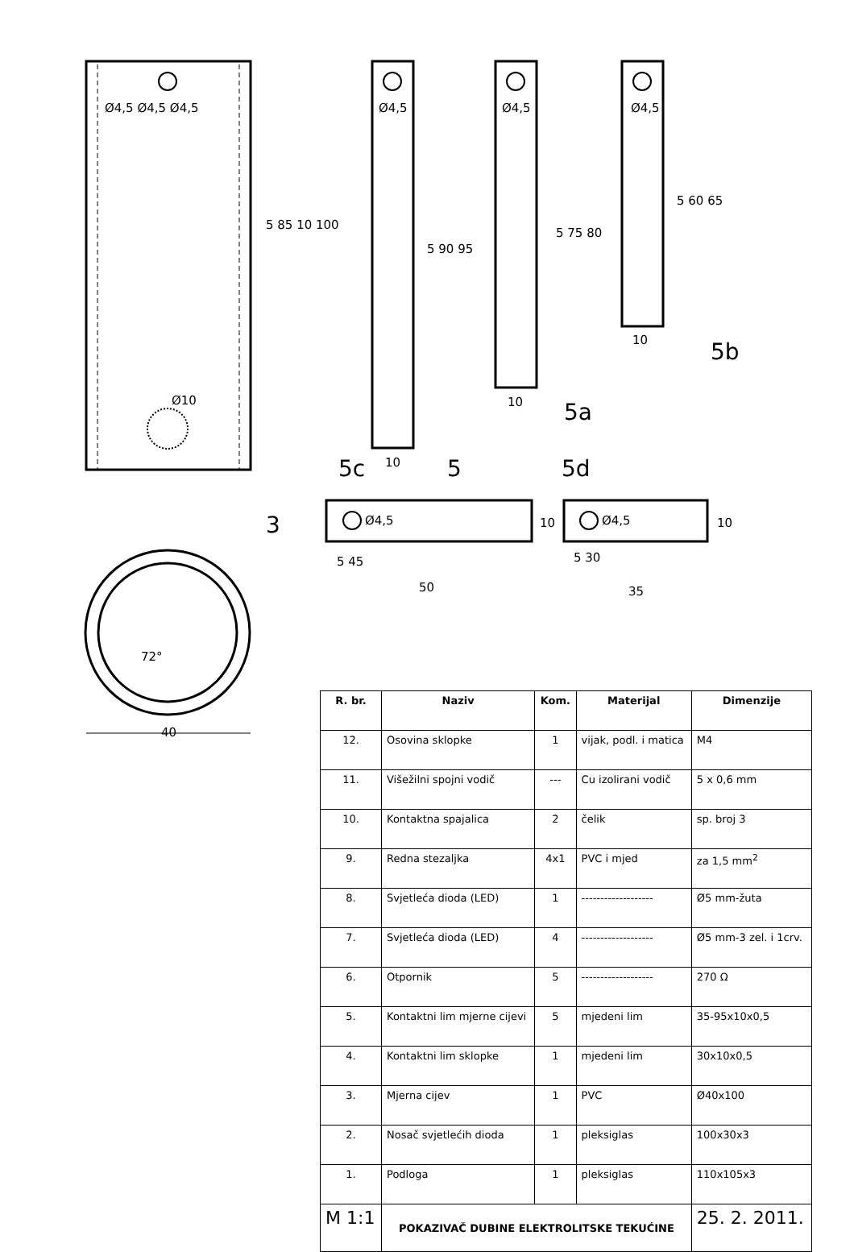Ø4,5 Ø4,5 Ø4,5
Ø10
72°
40
5 85 10 100
Ø4,5 Ø4,5 Ø4,5
5 90 95
5 75 80
5 60 65
10
10
10
5
5a
5b
5c 5d
3 Ø4,5 Ø4,5
10 10
5 45
50
5 30
35
| R. br. | Naziv | Kom. | Materijal | Dimenzije |
| --- | --- | --- | --- | --- |
| 12. | Osovina sklopke | 1 | vijak, podl. i matica | M4 |
| 11. | Višežilni spojni vodič | --- | Cu izolirani vodič | 5 x 0,6 mm |
| 10. | Kontaktna spajalica | 2 | čelik | sp. broj 3 |
| 9. | Redna stezaljka | 4x1 | PVC i mjed | za 1,5 mm<sup>2</sup> |
| 8. | Svjetleća dioda (LED) | 1 | ------------------- | Ø5 mm-žuta |
| 7. | Svjetleća dioda (LED) | 4 | ------------------- | Ø5 mm-3 zel. i 1crv. |
| 6. | Otpornik | 5 | ------------------- | 270 Ω |
| 5. | Kontaktni lim mjerne cijevi | 5 | mjedeni lim | 35-95x10x0,5 |
| 4. | Kontaktni lim sklopke | 1 | mjedeni lim | 30x10x0,5 |
| 3. | Mjerna cijev | 1 | PVC | Ø40x100 |
| 2. | Nosač svjetlećih dioda | 1 | pleksiglas | 100x30x3 |
| 1. | Podloga | 1 | pleksiglas | 110x105x3 |
| M 1:1 | POKAZIVAČ DUBINE ELEKTROLITSKE TEKUĆINE | | | 25. 2. 2011. |